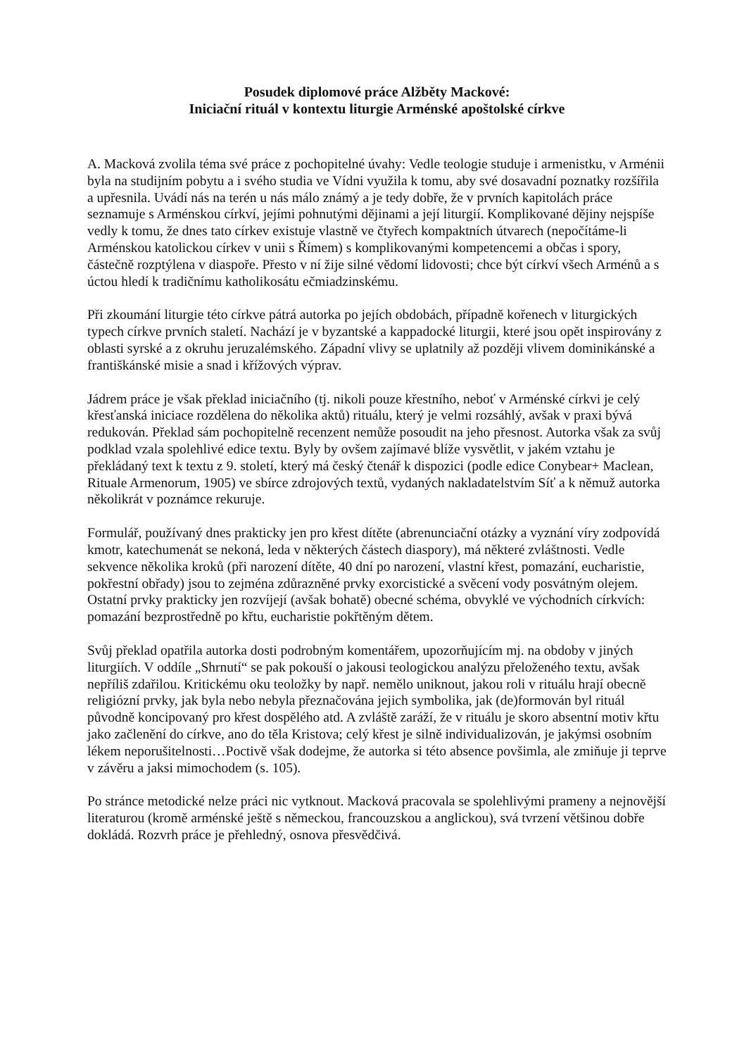Posudek diplomové práce Alžběty Mackové:
Iniciační rituál v kontextu liturgie Arménské apoštolské církve
A. Macková zvolila téma své práce z pochopitelné úvahy: Vedle teologie studuje i armenistku, v Arménii byla na studijním pobytu a i svého studia ve Vídni využila k tomu, aby své dosavadní poznatky rozšířila a upřesnila. Uvádí nás na terén u nás málo známý a je tedy dobře, že v prvních kapitolách práce seznamuje s Arménskou církví, jejími pohnutými dějinami a její liturgií. Komplikované dějiny nejspíše vedly k tomu, že dnes tato církev existuje vlastně ve čtyřech kompaktních útvarech (nepočítáme-li Arménskou katolickou církev v unii s Římem) s komplikovanými kompetencemi a občas i spory, částečně rozptýlena v diaspoře. Přesto v ní žije silné vědomí lidovosti; chce být církví všech Arménů a s úctou hledí k tradičnímu katholikosátu ečmiadzinskému.
Při zkoumání liturgie této církve pátrá autorka po jejích obdobách, případně kořenech v liturgických typech církve prvních staletí. Nachází je v byzantské a kappadocké liturgii, které jsou opět inspirovány z oblasti syrské a z okruhu jeruzalémského. Západní vlivy se uplatnily až později vlivem dominikánské a františkánské misie a snad i křížových výprav.
Jádrem práce je však překlad iniciačního (tj. nikoli pouze křestního, neboť v Arménské církvi je celý křesťanská iniciace rozdělena do několika aktů) rituálu, který je velmi rozsáhlý, avšak v praxi bývá redukován. Překlad sám pochopitelně recenzent nemůže posoudit na jeho přesnost. Autorka však za svůj podklad vzala spolehlivé edice textu. Byly by ovšem zajímavé blíže vysvětlit, v jakém vztahu je překládaný text k textu z 9. století, který má český čtenář k dispozici (podle edice Conybear+ Maclean, Rituale Armenorum, 1905) ve sbírce zdrojových textů, vydaných nakladatelstvím Síť a k němuž autorka několikrát v poznámce rekuruje.
Formulář, používaný dnes prakticky jen pro křest dítěte (abrenunciační otázky a vyznání víry zodpovídá kmotr, katechumenát se nekoná, leda v některých částech diaspory), má některé zvláštnosti. Vedle sekvence několika kroků (při narození dítěte, 40 dní po narození, vlastní křest, pomazání, eucharistie, pokřestní obřady) jsou to zejména zdůrazněné prvky exorcistické a svěcení vody posvátným olejem. Ostatní prvky prakticky jen rozvíjejí (avšak bohatě) obecné schéma, obvyklé ve východních církvích: pomazání bezprostředně po křtu, eucharistie pokřtěným dětem.
Svůj překlad opatřila autorka dosti podrobným komentářem, upozorňujícím mj. na obdoby v jiných liturgiích. V oddíle „Shrnutí“ se pak pokouší o jakousi teologickou analýzu přeloženého textu, avšak nepříliš zdařilou. Kritickému oku teoložky by např. nemělo uniknout, jakou roli v rituálu hrají obecně religiózní prvky, jak byla nebo nebyla přeznačována jejich symbolika, jak (de)formován byl rituál původně koncipovaný pro křest dospělého atd. A zvláště zaráží, že v rituálu je skoro absentní motiv křtu jako začlenění do církve, ano do těla Kristova; celý křest je silně individualizován, je jakýmsi osobním lékem neporušitelnosti…Poctivě však dodejme, že autorka si této absence povšimla, ale zmiňuje ji teprve v závěru a jaksi mimochodem (s. 105).
Po stránce metodické nelze práci nic vytknout. Macková pracovala se spolehlivými prameny a nejnovější literaturou (kromě arménské ještě s německou, francouzskou a anglickou), svá tvrzení většinou dobře dokládá. Rozvrh práce je přehledný, osnova přesvědčivá.